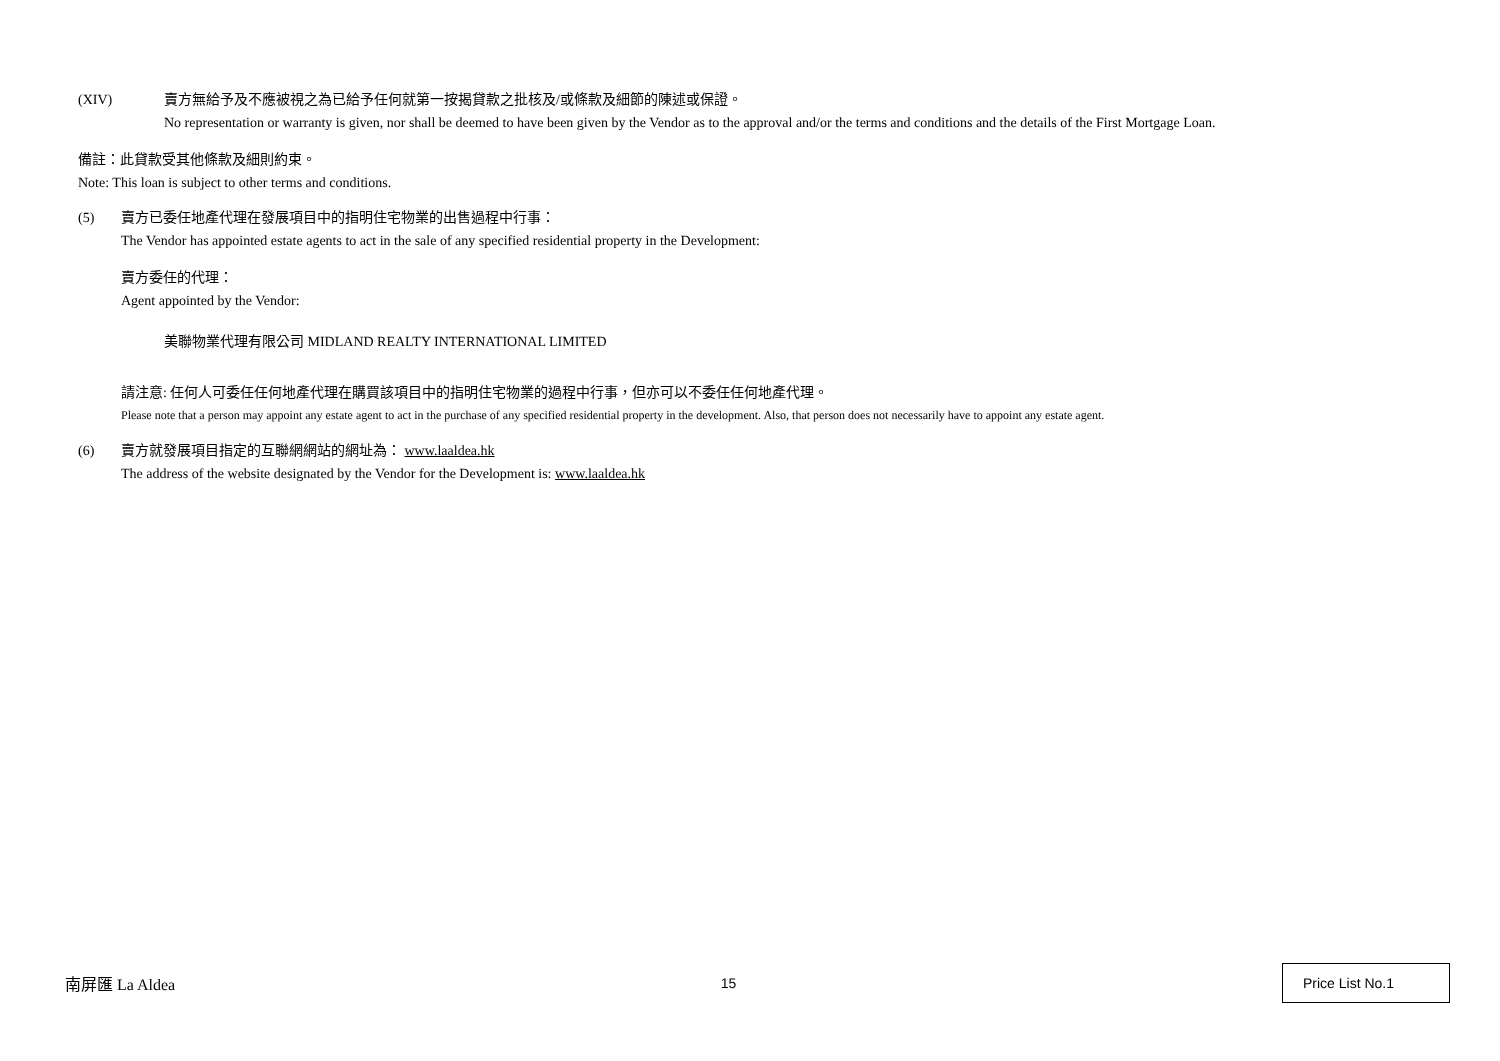(XIV) 賣方無給予及不應被視之為已給予任何就第一按揭貸款之批核及/或條款及細節的陳述或保證。
No representation or warranty is given, nor shall be deemed to have been given by the Vendor as to the approval and/or the terms and conditions and the details of the First Mortgage Loan.
備註：此貸款受其他條款及細則約束。
Note: This loan is subject to other terms and conditions.
(5) 賣方已委任地產代理在發展項目中的指明住宅物業的出售過程中行事：
The Vendor has appointed estate agents to act in the sale of any specified residential property in the Development:
賣方委任的代理：
Agent appointed by the Vendor:
美聯物業代理有限公司 MIDLAND REALTY INTERNATIONAL LIMITED
請注意: 任何人可委任任何地產代理在購買該項目中的指明住宅物業的過程中行事，但亦可以不委任任何地產代理。
Please note that a person may appoint any estate agent to act in the purchase of any specified residential property in the development. Also, that person does not necessarily have to appoint any estate agent.
(6) 賣方就發展項目指定的互聯網網站的網址為： www.laaldea.hk
The address of the website designated by the Vendor for the Development is: www.laaldea.hk
南屏匯 La Aldea 15
Price List No.1